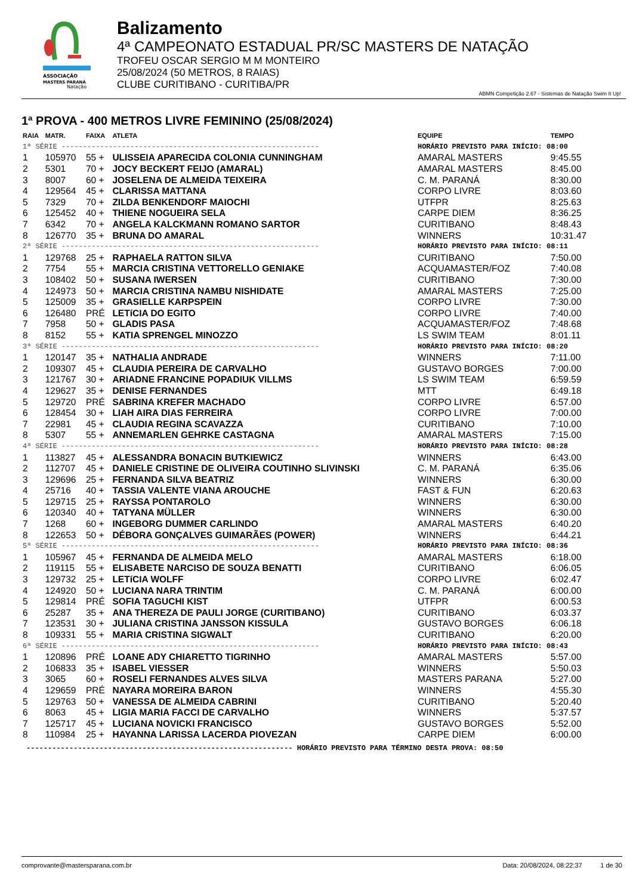ASSOCIAÇÃO
MASTERS PARANÁ
Natação
Balizamento
4ª CAMPEONATO ESTADUAL PR/SC MASTERS DE NATAÇÃO
TROFEU OSCAR SERGIO M M MONTEIRO
25/08/2024 (50 METROS, 8 RAIAS)
CLUBE CURITIBANO - CURITIBA/PR
ABMN Competição 2.67 - Sistemas de Natação Swim It Up!
1ª PROVA - 400 METROS LIVRE FEMININO (25/08/2024)
| RAIA | MATR. | FAIXA | ATLETA | EQUIPE | TEMPO |
| --- | --- | --- | --- | --- | --- |
| 1ª SÉRIE ------------------------------------------------------------ | | | | HORÁRIO PREVISTO PARA INÍCIO: 08:00 | |
| 1 | 105970 | 55 + | ULISSEIA APARECIDA COLONIA CUNNINGHAM | AMARAL MASTERS | 9:45.55 |
| 2 | 5301 | 70 + | JOCY BECKERT FEIJO (AMARAL) | AMARAL MASTERS | 8:45.00 |
| 3 | 8007 | 60 + | JOSELENA DE ALMEIDA TEIXEIRA | C. M. PARANÁ | 8:30.00 |
| 4 | 129564 | 45 + | CLARISSA MATTANA | CORPO LIVRE | 8:03.60 |
| 5 | 7329 | 70 + | ZILDA BENKENDORF MAIOCHI | UTFPR | 8:25.63 |
| 6 | 125452 | 40 + | THIENE NOGUEIRA SELA | CARPE DIEM | 8:36.25 |
| 7 | 6342 | 70 + | ANGELA KALCKMANN ROMANO SARTOR | CURITIBANO | 8:48.43 |
| 8 | 126770 | 35 + | BRUNA DO AMARAL | WINNERS | 10:31.47 |
| 2ª SÉRIE ------------------------------------------------------------ | | | | HORÁRIO PREVISTO PARA INÍCIO: 08:11 | |
| 1 | 129768 | 25 + | RAPHAELA RATTON SILVA | CURITIBANO | 7:50.00 |
| 2 | 7754 | 55 + | MARCIA CRISTINA VETTORELLO GENIAKE | ACQUAMASTER/FOZ | 7:40.08 |
| 3 | 108402 | 50 + | SUSANA IWERSEN | CURITIBANO | 7:30.00 |
| 4 | 124973 | 50 + | MARCIA CRISTINA NAMBU NISHIDATE | AMARAL MASTERS | 7:25.00 |
| 5 | 125009 | 35 + | GRASIELLE KARPSPEIN | CORPO LIVRE | 7:30.00 |
| 6 | 126480 | PRÉ | LETíCIA DO EGITO | CORPO LIVRE | 7:40.00 |
| 7 | 7958 | 50 + | GLADIS PASA | ACQUAMASTER/FOZ | 7:48.68 |
| 8 | 8152 | 55 + | KATIA SPRENGEL MINOZZO | LS SWIM TEAM | 8:01.11 |
| 3ª SÉRIE ------------------------------------------------------------ | | | | HORÁRIO PREVISTO PARA INÍCIO: 08:20 | |
| 1 | 120147 | 35 + | NATHALIA ANDRADE | WINNERS | 7:11.00 |
| 2 | 109307 | 45 + | CLAUDIA PEREIRA DE CARVALHO | GUSTAVO BORGES | 7:00.00 |
| 3 | 121767 | 30 + | ARIADNE FRANCINE POPADIUK VILLMS | LS SWIM TEAM | 6:59.59 |
| 4 | 129627 | 35 + | DENISE FERNANDES | MTT | 6:49.18 |
| 5 | 129720 | PRÉ | SABRINA KREFER MACHADO | CORPO LIVRE | 6:57.00 |
| 6 | 128454 | 30 + | LIAH AIRA DIAS FERREIRA | CORPO LIVRE | 7:00.00 |
| 7 | 22981 | 45 + | CLAUDIA REGINA SCAVAZZA | CURITIBANO | 7:10.00 |
| 8 | 5307 | 55 + | ANNEMARLEN GEHRKE CASTAGNA | AMARAL MASTERS | 7:15.00 |
| 4ª SÉRIE ------------------------------------------------------------ | | | | HORÁRIO PREVISTO PARA INÍCIO: 08:28 | |
| 1 | 113827 | 45 + | ALESSANDRA BONACIN BUTKIEWICZ | WINNERS | 6:43.00 |
| 2 | 112707 | 45 + | DANIELE CRISTINE DE OLIVEIRA COUTINHO SLIVINSKI | C. M. PARANÁ | 6:35.06 |
| 3 | 129696 | 25 + | FERNANDA SILVA BEATRIZ | WINNERS | 6:30.00 |
| 4 | 25716 | 40 + | TASSIA VALENTE VIANA AROUCHE | FAST & FUN | 6:20.63 |
| 5 | 129715 | 25 + | RAYSSA PONTAROLO | WINNERS | 6:30.00 |
| 6 | 120340 | 40 + | TATYANA MÜLLER | WINNERS | 6:30.00 |
| 7 | 1268 | 60 + | INGEBORG DUMMER CARLINDO | AMARAL MASTERS | 6:40.20 |
| 8 | 122653 | 50 + | DÉBORA GONÇALVES GUIMARÃES (POWER) | WINNERS | 6:44.21 |
| 5ª SÉRIE ------------------------------------------------------------ | | | | HORÁRIO PREVISTO PARA INÍCIO: 08:36 | |
| 1 | 105967 | 45 + | FERNANDA DE ALMEIDA MELO | AMARAL MASTERS | 6:18.00 |
| 2 | 119115 | 55 + | ELISABETE NARCISO DE SOUZA BENATTI | CURITIBANO | 6:06.05 |
| 3 | 129732 | 25 + | LETíCIA WOLFF | CORPO LIVRE | 6:02.47 |
| 4 | 124920 | 50 + | LUCIANA NARA TRINTIM | C. M. PARANÁ | 6:00.00 |
| 5 | 129814 | PRÉ | SOFIA TAGUCHI KIST | UTFPR | 6:00.53 |
| 6 | 25287 | 35 + | ANA THEREZA DE PAULI JORGE (CURITIBANO) | CURITIBANO | 6:03.37 |
| 7 | 123531 | 30 + | JULIANA CRISTINA JANSSON KISSULA | GUSTAVO BORGES | 6:06.18 |
| 8 | 109331 | 55 + | MARIA CRISTINA SIGWALT | CURITIBANO | 6:20.00 |
| 6ª SÉRIE ------------------------------------------------------------ | | | | HORÁRIO PREVISTO PARA INÍCIO: 08:43 | |
| 1 | 120896 | PRÉ | LOANE ADY CHIARETTO TIGRINHO | AMARAL MASTERS | 5:57.00 |
| 2 | 106833 | 35 + | ISABEL VIESSER | WINNERS | 5:50.03 |
| 3 | 3065 | 60 + | ROSELI FERNANDES ALVES SILVA | MASTERS PARANA | 5:27.00 |
| 4 | 129659 | PRÉ | NAYARA MOREIRA BARON | WINNERS | 4:55.30 |
| 5 | 129763 | 50 + | VANESSA DE ALMEIDA CABRINI | CURITIBANO | 5:20.40 |
| 6 | 8063 | 45 + | LIGIA MARIA FACCI DE CARVALHO | WINNERS | 5:37.57 |
| 7 | 125717 | 45 + | LUCIANA NOVICKI FRANCISCO | GUSTAVO BORGES | 5:52.00 |
| 8 | 110984 | 25 + | HAYANNA LARISSA LACERDA PIOVEZAN | CARPE DIEM | 6:00.00 |
-------------------------------------------------------------- HORÁRIO PREVISTO PARA TÉRMINO DESTA PROVA: 08:50
comprovante@mastersparana.com.br Data: 20/08/2024, 08:22:37 1 de 30